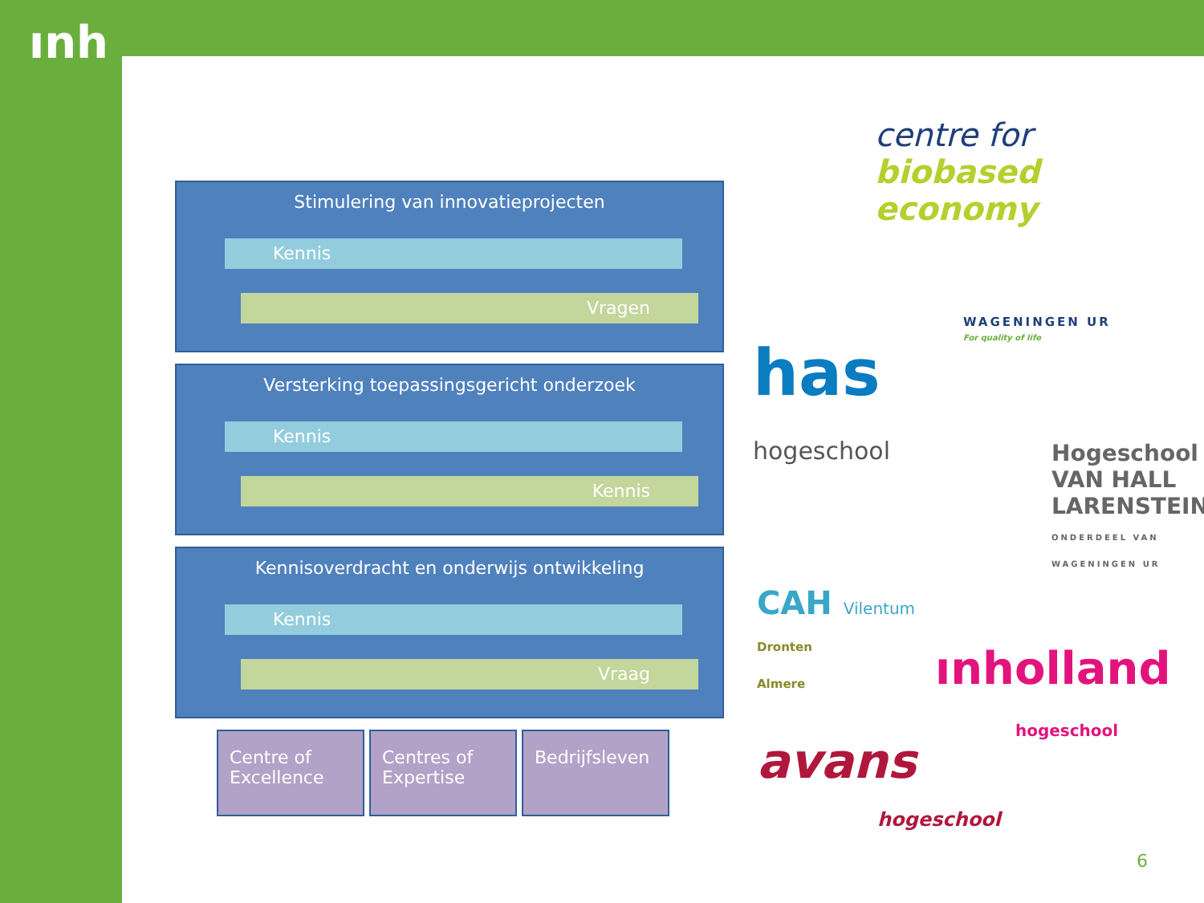ınh
Stimulering van innovatieprojecten
Kennis
Vragen
Versterking toepassingsgericht onderzoek
Kennis
Kennis
Kennisoverdracht en onderwijs ontwikkeling
Kennis
Vraag
Centre of Excellence
Centres of Expertise
Bedrijfsleven
centre for
biobased
economy
WAGENINGEN UR
For quality of life
has
hogeschool
Hogeschool
VAN HALL
LARENSTEIN
ONDERDEEL VAN WAGENINGEN UR
CAH Vilentum
Dronten
Almere
ınholland
hogeschool
avans
hogeschool
6